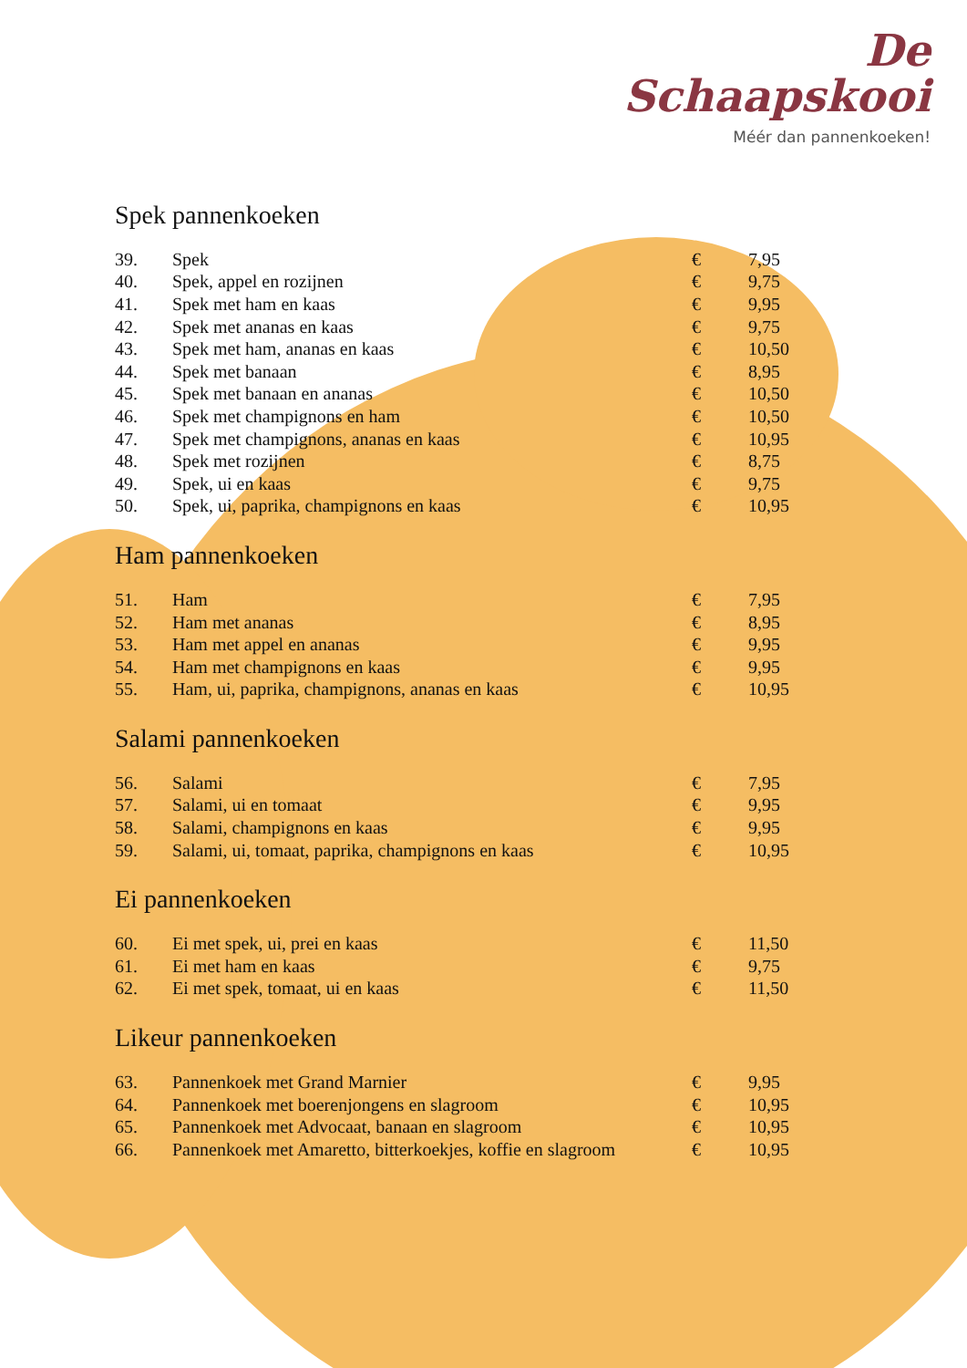De
Schaapskooi
Méér dan pannenkoeken!
Spek pannenkoeken
| 39. | Spek | € | 7,95 |
| 40. | Spek, appel en rozijnen | € | 9,75 |
| 41. | Spek met ham en kaas | € | 9,95 |
| 42. | Spek met ananas en kaas | € | 9,75 |
| 43. | Spek met ham, ananas en kaas | € | 10,50 |
| 44. | Spek met banaan | € | 8,95 |
| 45. | Spek met banaan en ananas | € | 10,50 |
| 46. | Spek met champignons en ham | € | 10,50 |
| 47. | Spek met champignons, ananas en kaas | € | 10,95 |
| 48. | Spek met rozijnen | € | 8,75 |
| 49. | Spek, ui en kaas | € | 9,75 |
| 50. | Spek, ui, paprika, champignons en kaas | € | 10,95 |
Ham pannenkoeken
| 51. | Ham | € | 7,95 |
| 52. | Ham met ananas | € | 8,95 |
| 53. | Ham met appel en ananas | € | 9,95 |
| 54. | Ham met champignons en kaas | € | 9,95 |
| 55. | Ham, ui, paprika, champignons, ananas en kaas | € | 10,95 |
Salami pannenkoeken
| 56. | Salami | € | 7,95 |
| 57. | Salami, ui en tomaat | € | 9,95 |
| 58. | Salami, champignons en kaas | € | 9,95 |
| 59. | Salami, ui, tomaat, paprika, champignons en kaas | € | 10,95 |
Ei pannenkoeken
| 60. | Ei met spek, ui, prei en kaas | € | 11,50 |
| 61. | Ei met ham en kaas | € | 9,75 |
| 62. | Ei met spek, tomaat, ui en kaas | € | 11,50 |
Likeur pannenkoeken
| 63. | Pannenkoek met Grand Marnier | € | 9,95 |
| 64. | Pannenkoek met boerenjongens en slagroom | € | 10,95 |
| 65. | Pannenkoek met Advocaat, banaan en slagroom | € | 10,95 |
| 66. | Pannenkoek met Amaretto, bitterkoekjes, koffie en slagroom | € | 10,95 |